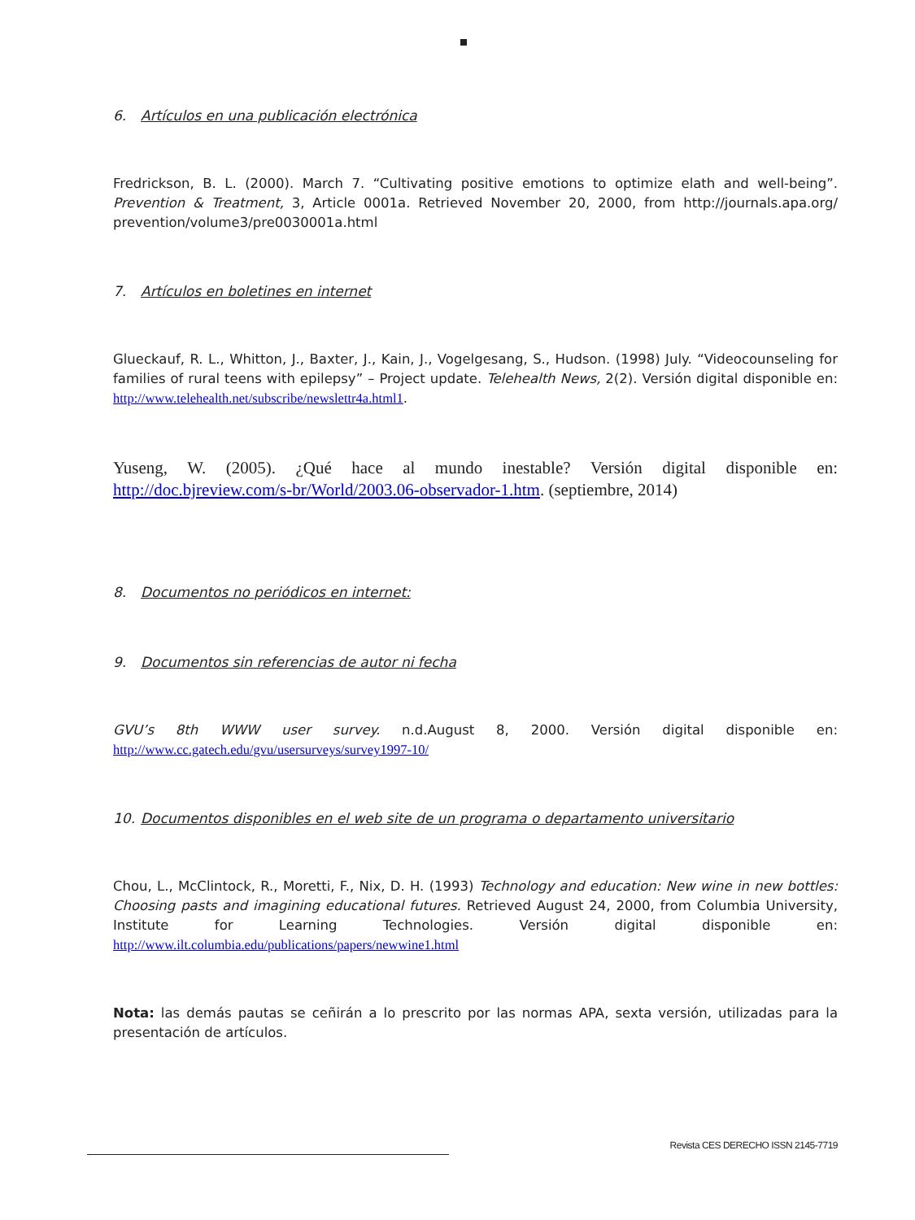6. Artículos en una publicación electrónica
Fredrickson, B. L. (2000). March 7. “Cultivating positive emotions to optimize elath and well-being”. Prevention & Treatment, 3, Article 0001a. Retrieved November 20, 2000, from http://journals.apa.org/ prevention/volume3/pre0030001a.html
7. Artículos en boletines en internet
Glueckauf, R. L., Whitton, J., Baxter, J., Kain, J., Vogelgesang, S., Hudson. (1998) July. “Videocounseling for families of rural teens with epilepsy” – Project update. Telehealth News, 2(2). Versión digital disponible en: http://www.telehealth.net/subscribe/newslettr4a.html1.
Yuseng, W. (2005). ¿Qué hace al mundo inestable? Versión digital disponible en: http://doc.bjreview.com/s-br/World/2003.06-observador-1.htm. (septiembre, 2014)
8. Documentos no periódicos en internet:
9. Documentos sin referencias de autor ni fecha
GVU’s 8th WWW user survey. n.d.August 8, 2000. Versión digital disponible en: http://www.cc.gatech.edu/gvu/usersurveys/survey1997-10/
10. Documentos disponibles en el web site de un programa o departamento universitario
Chou, L., McClintock, R., Moretti, F., Nix, D. H. (1993) Technology and education: New wine in new bottles: Choosing pasts and imagining educational futures. Retrieved August 24, 2000, from Columbia University, Institute for Learning Technologies. Versión digital disponible en: http://www.ilt.columbia.edu/publications/papers/newwine1.html
Nota: las demás pautas se ceñirán a lo prescrito por las normas APA, sexta versión, utilizadas para la presentación de artículos.
Revista CES DERECHO ISSN 2145-7719